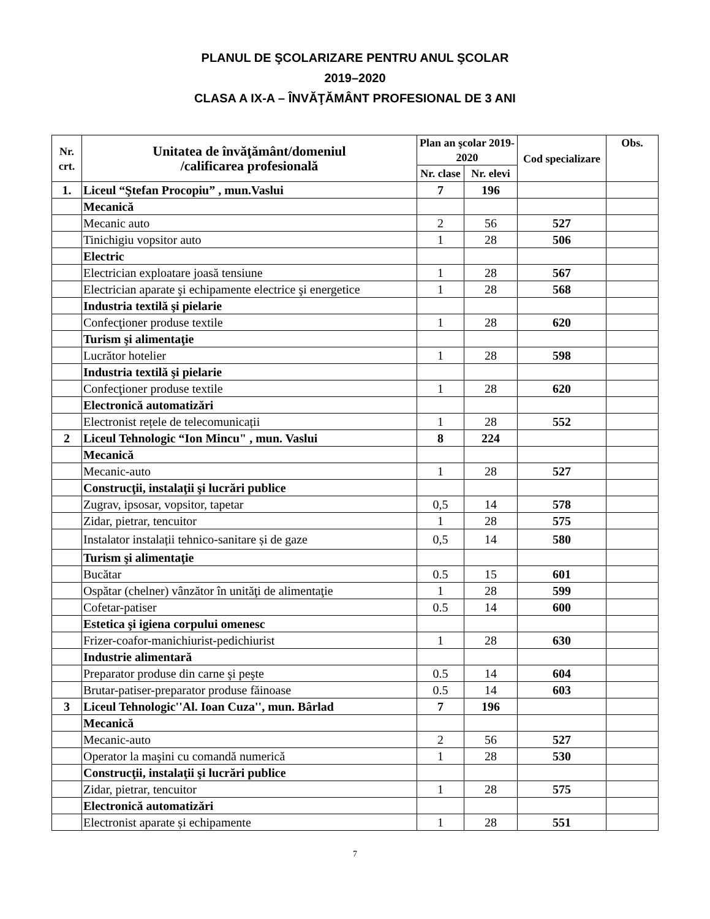PLANUL DE ŞCOLARIZARE PENTRU ANUL ŞCOLAR
2019–2020
CLASA A IX-A – ÎNVĂŢĂMÂNT PROFESIONAL DE 3 ANI
| Nr. crt. | Unitatea de învăţământ/domeniul /calificarea profesională | Plan an şcolar 2019-2020 | | Cod specializare | Obs. |
| --- | --- | --- | --- | --- | --- |
| | | Nr. clase | Nr. elevi | | |
| 1. | Liceul “Ştefan Procopiu” , mun.Vaslui | 7 | 196 | | |
| | Mecanică | | | | |
| | Mecanic auto | 2 | 56 | 527 | |
| | Tinichigiu vopsitor auto | 1 | 28 | 506 | |
| | Electric | | | | |
| | Electrician exploatare joasă tensiune | 1 | 28 | 567 | |
| | Electrician aparate şi echipamente electrice şi energetice | 1 | 28 | 568 | |
| | Industria textilă şi pielarie | | | | |
| | Confecţioner produse textile | 1 | 28 | 620 | |
| | Turism şi alimentaţie | | | | |
| | Lucrător hotelier | 1 | 28 | 598 | |
| | Industria textilă şi pielarie | | | | |
| | Confecţioner produse textile | 1 | 28 | 620 | |
| | Electronică automatizări | | | | |
| | Electronist rețele de telecomunicații | 1 | 28 | 552 | |
| 2 | Liceul Tehnologic “Ion Mincu" , mun. Vaslui | 8 | 224 | | |
| | Mecanică | | | | |
| | Mecanic-auto | 1 | 28 | 527 | |
| | Construcţii, instalaţii şi lucrări publice | | | | |
| | Zugrav, ipsosar, vopsitor, tapetar | 0,5 | 14 | 578 | |
| | Zidar, pietrar, tencuitor | 1 | 28 | 575 | |
| | Instalator instalații tehnico-sanitare și de gaze | 0,5 | 14 | 580 | |
| | Turism şi alimentaţie | | | | |
| | Bucătar | 0.5 | 15 | 601 | |
| | Ospătar (chelner) vânzător în unităţi de alimentaţie | 1 | 28 | 599 | |
| | Cofetar-patiser | 0.5 | 14 | 600 | |
| | Estetica şi igiena corpului omenesc | | | | |
| | Frizer-coafor-manichiurist-pedichiurist | 1 | 28 | 630 | |
| | Industrie alimentară | | | | |
| | Preparator produse din carne şi peşte | 0.5 | 14 | 604 | |
| | Brutar-patiser-preparator produse făinoase | 0.5 | 14 | 603 | |
| 3 | Liceul Tehnologic''Al. Ioan Cuza'', mun. Bârlad | 7 | 196 | | |
| | Mecanică | | | | |
| | Mecanic-auto | 2 | 56 | 527 | |
| | Operator la maşini cu comandă numerică | 1 | 28 | 530 | |
| | Construcţii, instalaţii şi lucrări publice | | | | |
| | Zidar, pietrar, tencuitor | 1 | 28 | 575 | |
| | Electronică automatizări | | | | |
| | Electronist aparate și echipamente | 1 | 28 | 551 | |
7